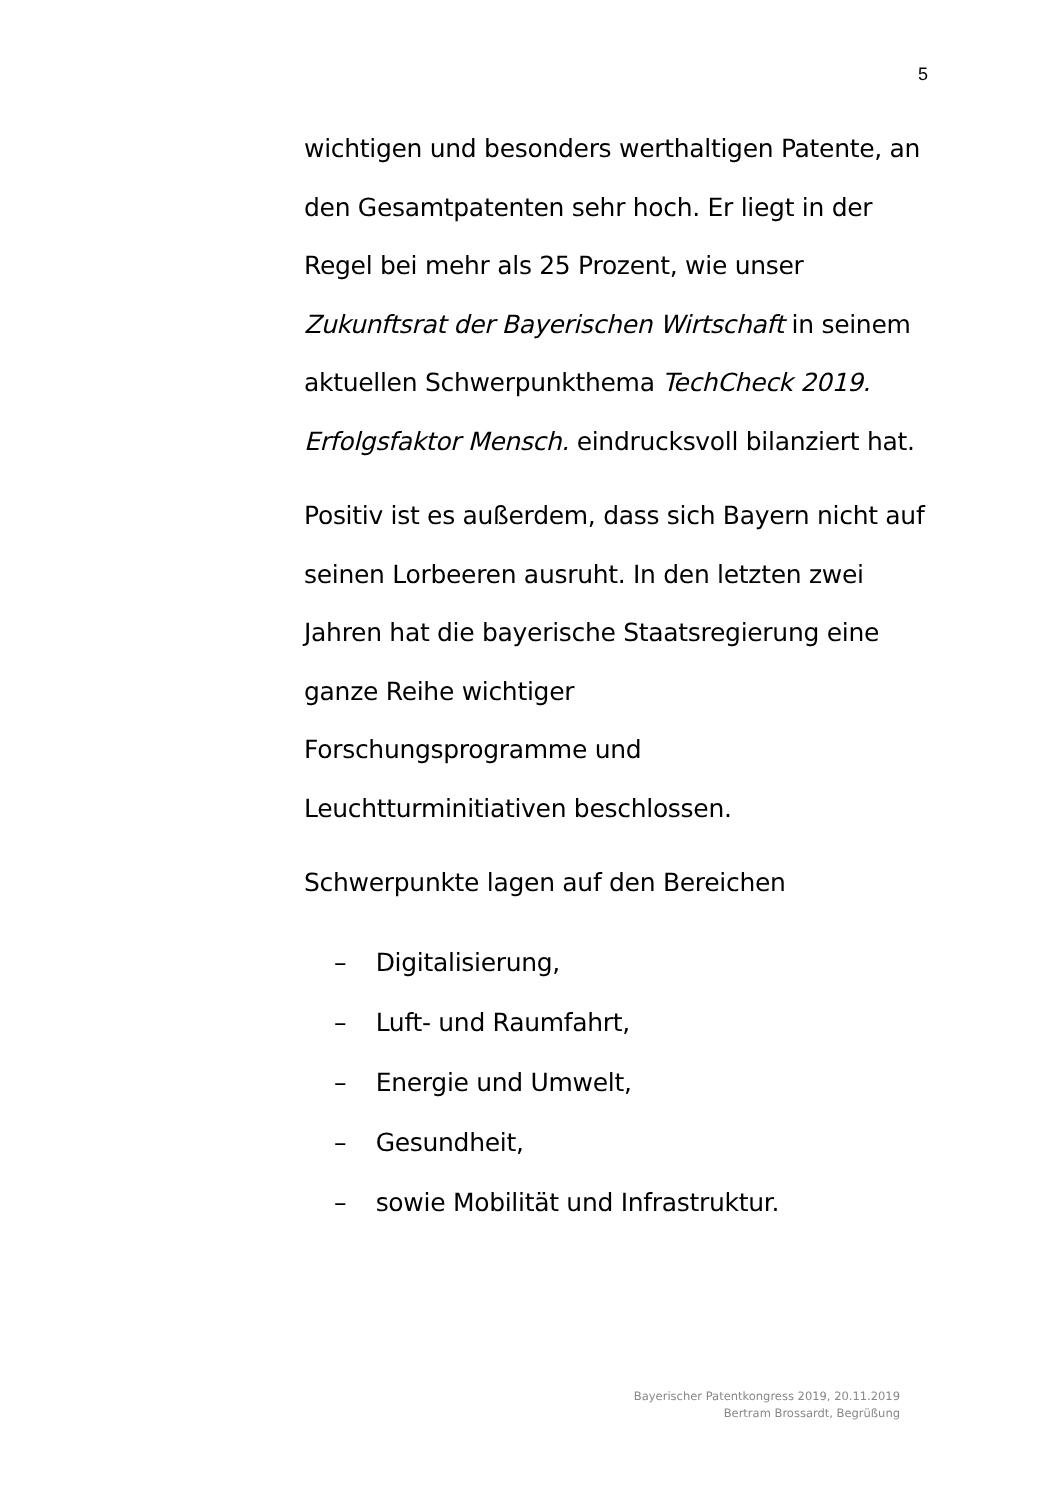5
wichtigen und besonders werthaltigen Patente, an den Gesamtpatenten sehr hoch. Er liegt in der Regel bei mehr als 25 Prozent, wie unser Zukunftsrat der Bayerischen Wirtschaft in seinem aktuellen Schwerpunkthema TechCheck 2019. Erfolgsfaktor Mensch. eindrucksvoll bilanziert hat.
Positiv ist es außerdem, dass sich Bayern nicht auf seinen Lorbeeren ausruht. In den letzten zwei Jahren hat die bayerische Staatsregierung eine ganze Reihe wichtiger
Forschungsprogramme und
Leuchtturminitiativen beschlossen.
Schwerpunkte lagen auf den Bereichen
– Digitalisierung,
– Luft- und Raumfahrt,
– Energie und Umwelt,
– Gesundheit,
– sowie Mobilität und Infrastruktur.
Bayerischer Patentkongress 2019, 20.11.2019
Bertram Brossardt, Begrüßung